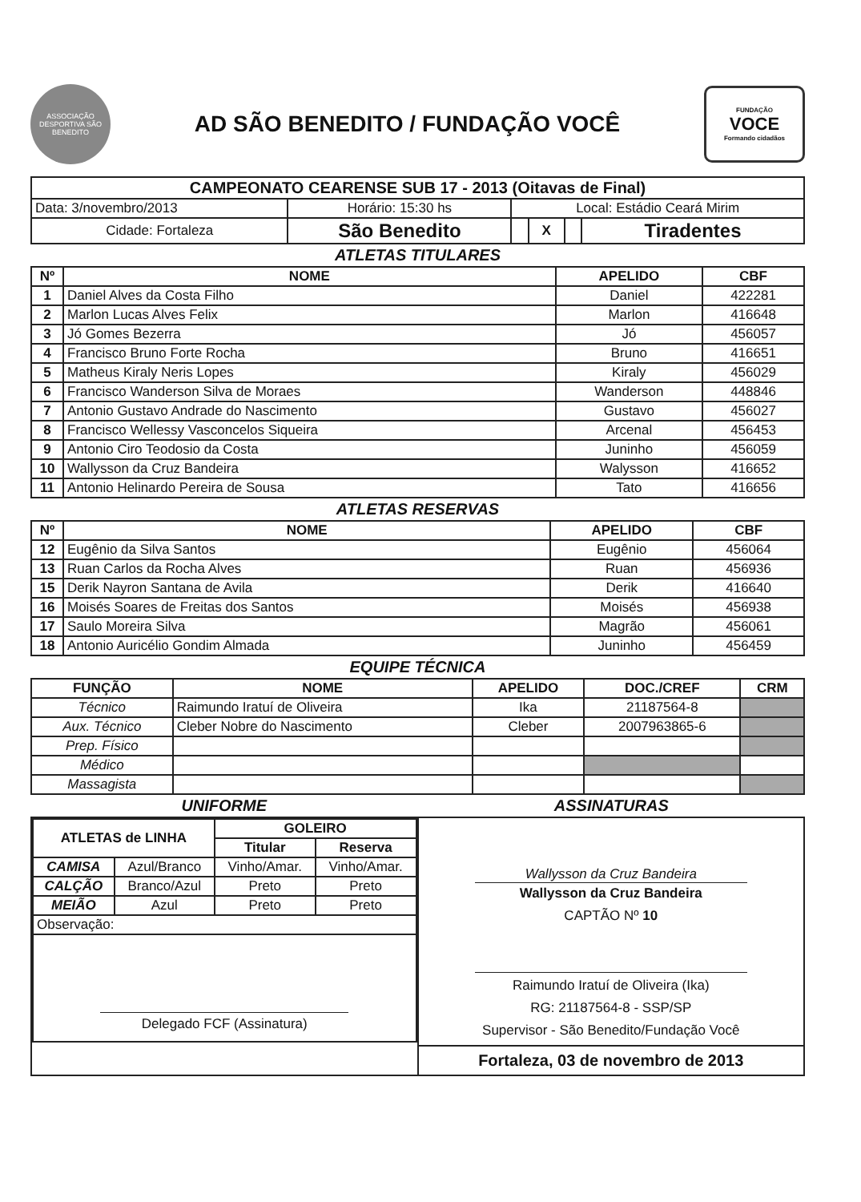ASSOCIAÇÃO DESPORTIVA SÃO BENEDITO
AD SÃO BENEDITO / FUNDAÇÃO VOCÊ
FUNDAÇÃO
VOCE
Formando cidadãos
| CAMPEONATO CEARENSE SUB 17 - 2013 (Oitavas de Final) | | | | | |
| --- | --- | --- | --- | --- | --- |
| Data: 3/novembro/2013 | Horário: 15:30 hs | Local: Estádio Ceará Mirim | | | |
| Cidade: Fortaleza | São Benedito | | X | | Tiradentes |
ATLETAS TITULARES
| Nº | NOME | APELIDO | CBF |
| --- | --- | --- | --- |
| 1 | Daniel Alves da Costa Filho | Daniel | 422281 |
| 2 | Marlon Lucas Alves Felix | Marlon | 416648 |
| 3 | Jó Gomes Bezerra | Jó | 456057 |
| 4 | Francisco Bruno Forte Rocha | Bruno | 416651 |
| 5 | Matheus Kiraly Neris Lopes | Kiraly | 456029 |
| 6 | Francisco Wanderson Silva de Moraes | Wanderson | 448846 |
| 7 | Antonio Gustavo Andrade do Nascimento | Gustavo | 456027 |
| 8 | Francisco Wellessy Vasconcelos Siqueira | Arcenal | 456453 |
| 9 | Antonio Ciro Teodosio da Costa | Juninho | 456059 |
| 10 | Wallysson da Cruz Bandeira | Walysson | 416652 |
| 11 | Antonio Helinardo Pereira de Sousa | Tato | 416656 |
ATLETAS RESERVAS
| Nº | NOME | APELIDO | CBF |
| --- | --- | --- | --- |
| 12 | Eugênio da Silva Santos | Eugênio | 456064 |
| 13 | Ruan Carlos da Rocha Alves | Ruan | 456936 |
| 15 | Derik Nayron Santana de Avila | Derik | 416640 |
| 16 | Moisés Soares de Freitas dos Santos | Moisés | 456938 |
| 17 | Saulo Moreira Silva | Magrão | 456061 |
| 18 | Antonio Auricélio Gondim Almada | Juninho | 456459 |
EQUIPE TÉCNICA
| FUNÇÃO | NOME | APELIDO | DOC./CREF | CRM |
| --- | --- | --- | --- | --- |
| Técnico | Raimundo Iratuí de Oliveira | Ika | 21187564-8 | |
| Aux. Técnico | Cleber Nobre do Nascimento | Cleber | 2007963865-6 | |
| Prep. Físico | | | | |
| Médico | | | | |
| Massagista | | | | |
UNIFORME ASSINATURAS
| / ATLETAS de LINHA / / GOLEIRO / / / --- / --- / --- / --- / / / / Titular / Reserva / / CAMISA / Azul/Branco / Vinho/Amar. / Vinho/Amar. / / CALÇÃO / Branco/Azul / Preto / Preto / / MEIÃO / Azul / Preto / Preto / / Observação: / / / / / Delegado FCF (Assinatura) / / / / | Wallysson da Cruz Bandeira Wallysson da Cruz Bandeira CAPTÃO Nº 10 Raimundo Iratuí de Oliveira (Ika) RG: 21187564-8 - SSP/SP Supervisor - São Benedito/Fundação Você Fortaleza, 03 de novembro de 2013 |